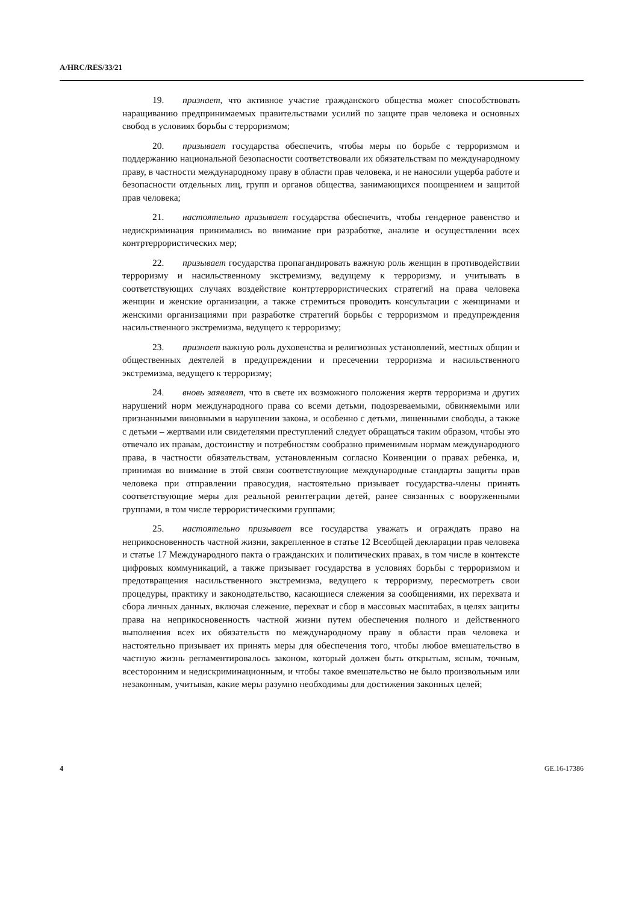A/HRC/RES/33/21
19. признает, что активное участие гражданского общества может способствовать наращиванию предпринимаемых правительствами усилий по защите прав человека и основных свобод в условиях борьбы с терроризмом;
20. призывает государства обеспечить, чтобы меры по борьбе с терроризмом и поддержанию национальной безопасности соответствовали их обязательствам по международному праву, в частности международному праву в области прав человека, и не наносили ущерба работе и безопасности отдельных лиц, групп и органов общества, занимающихся поощрением и защитой прав человека;
21. настоятельно призывает государства обеспечить, чтобы гендерное равенство и недискриминация принимались во внимание при разработке, анализе и осуществлении всех контртеррористических мер;
22. призывает государства пропагандировать важную роль женщин в противодействии терроризму и насильственному экстремизму, ведущему к терроризму, и учитывать в соответствующих случаях воздействие контртеррористических стратегий на права человека женщин и женские организации, а также стремиться проводить консультации с женщинами и женскими организациями при разработке стратегий борьбы с терроризмом и предупреждения насильственного экстремизма, ведущего к терроризму;
23. признает важную роль духовенства и религиозных установлений, местных общин и общественных деятелей в предупреждении и пресечении терроризма и насильственного экстремизма, ведущего к терроризму;
24. вновь заявляет, что в свете их возможного положения жертв терроризма и других нарушений норм международного права со всеми детьми, подозреваемыми, обвиняемыми или признанными виновными в нарушении закона, и особенно с детьми, лишенными свободы, а также с детьми – жертвами или свидетелями преступлений следует обращаться таким образом, чтобы это отвечало их правам, достоинству и потребностям сообразно применимым нормам международного права, в частности обязательствам, установленным согласно Конвенции о правах ребенка, и, принимая во внимание в этой связи соответствующие международные стандарты защиты прав человека при отправлении правосудия, настоятельно призывает государства-члены принять соответствующие меры для реальной реинтеграции детей, ранее связанных с вооруженными группами, в том числе террористическими группами;
25. настоятельно призывает все государства уважать и ограждать право на неприкосновенность частной жизни, закрепленное в статье 12 Всеобщей декларации прав человека и статье 17 Международного пакта о гражданских и политических правах, в том числе в контексте цифровых коммуникаций, а также призывает государства в условиях борьбы с терроризмом и предотвращения насильственного экстремизма, ведущего к терроризму, пересмотреть свои процедуры, практику и законодательство, касающиеся слежения за сообщениями, их перехвата и сбора личных данных, включая слежение, перехват и сбор в массовых масштабах, в целях защиты права на неприкосновенность частной жизни путем обеспечения полного и действенного выполнения всех их обязательств по международному праву в области прав человека и настоятельно призывает их принять меры для обеспечения того, чтобы любое вмешательство в частную жизнь регламентировалось законом, который должен быть открытым, ясным, точным, всесторонним и недискриминационным, и чтобы такое вмешательство не было произвольным или незаконным, учитывая, какие меры разумно необходимы для достижения законных целей;
4 GE.16-17386